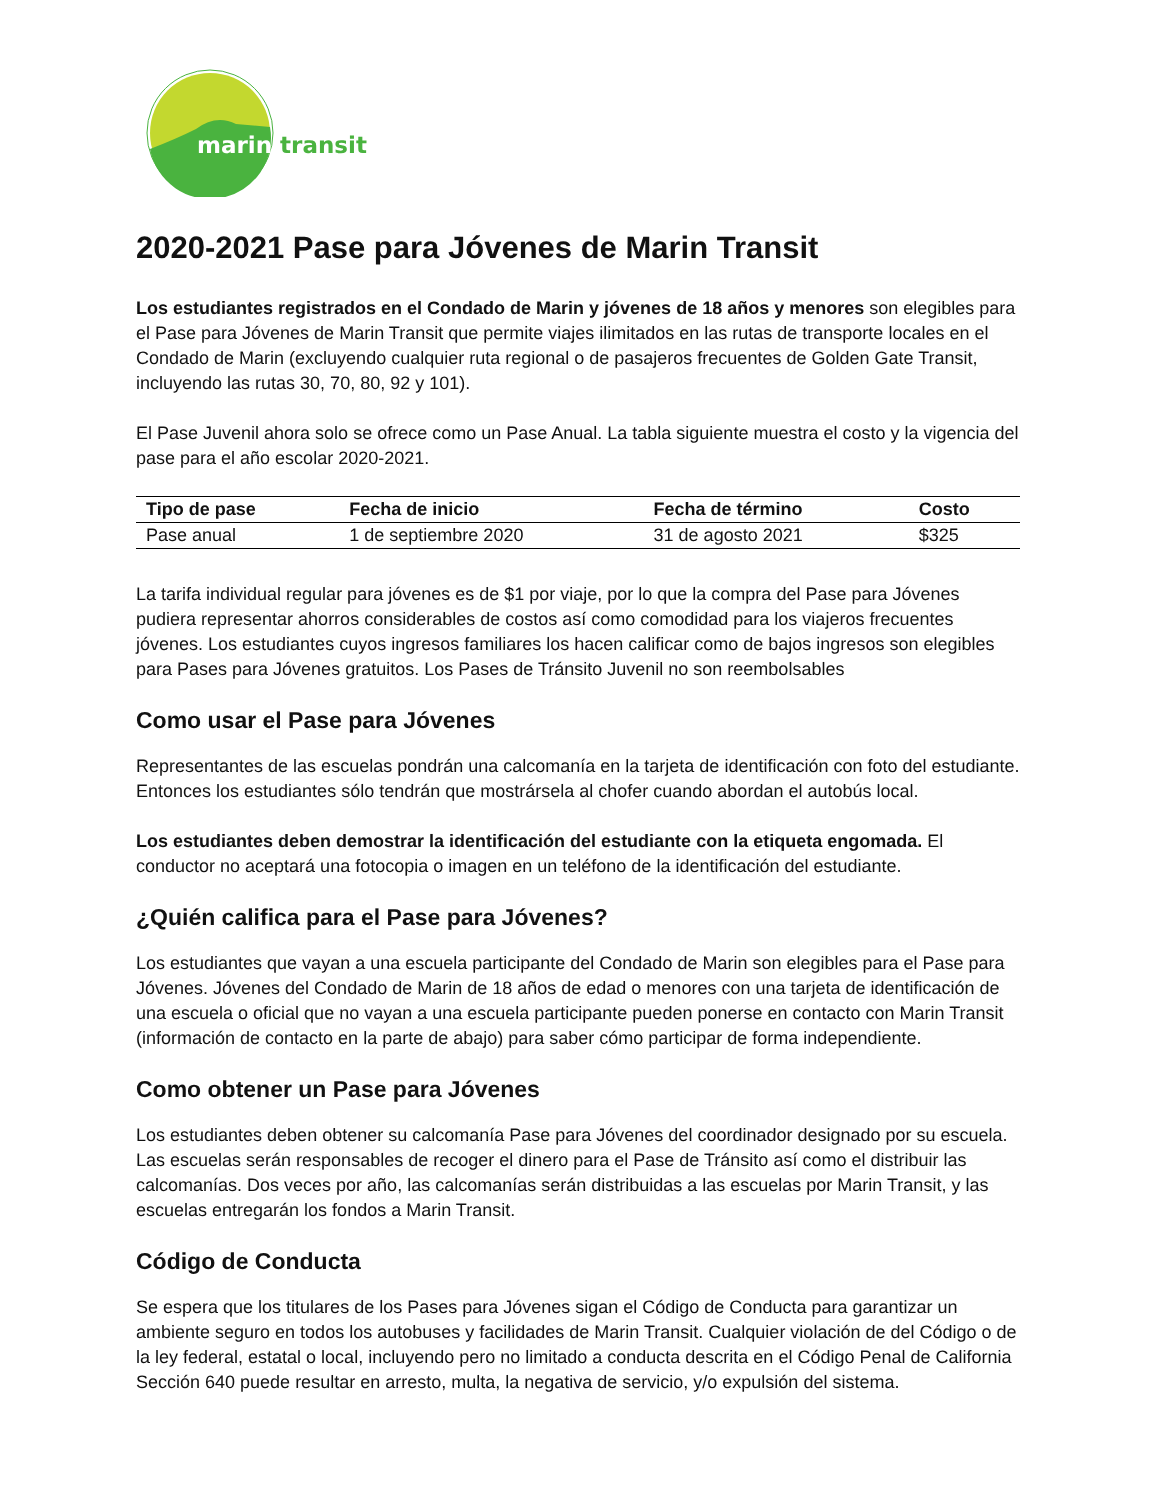marin transit
2020-2021 Pase para Jóvenes de Marin Transit
Los estudiantes registrados en el Condado de Marin y jóvenes de 18 años y menores son elegibles para el Pase para Jóvenes de Marin Transit que permite viajes ilimitados en las rutas de transporte locales en el Condado de Marin (excluyendo cualquier ruta regional o de pasajeros frecuentes de Golden Gate Transit, incluyendo las rutas 30, 70, 80, 92 y 101).
El Pase Juvenil ahora solo se ofrece como un Pase Anual. La tabla siguiente muestra el costo y la vigencia del pase para el año escolar 2020-2021.
| Tipo de pase | Fecha de inicio | Fecha de término | Costo |
| --- | --- | --- | --- |
| Pase anual | 1 de septiembre 2020 | 31 de agosto 2021 | $325 |
La tarifa individual regular para jóvenes es de $1 por viaje, por lo que la compra del Pase para Jóvenes pudiera representar ahorros considerables de costos así como comodidad para los viajeros frecuentes jóvenes. Los estudiantes cuyos ingresos familiares los hacen calificar como de bajos ingresos son elegibles para Pases para Jóvenes gratuitos. Los Pases de Tránsito Juvenil no son reembolsables
Como usar el Pase para Jóvenes
Representantes de las escuelas pondrán una calcomanía en la tarjeta de identificación con foto del estudiante. Entonces los estudiantes sólo tendrán que mostrársela al chofer cuando abordan el autobús local.
Los estudiantes deben demostrar la identificación del estudiante con la etiqueta engomada. El conductor no aceptará una fotocopia o imagen en un teléfono de la identificación del estudiante.
¿Quién califica para el Pase para Jóvenes?
Los estudiantes que vayan a una escuela participante del Condado de Marin son elegibles para el Pase para Jóvenes. Jóvenes del Condado de Marin de 18 años de edad o menores con una tarjeta de identificación de una escuela o oficial que no vayan a una escuela participante pueden ponerse en contacto con Marin Transit (información de contacto en la parte de abajo) para saber cómo participar de forma independiente.
Como obtener un Pase para Jóvenes
Los estudiantes deben obtener su calcomanía Pase para Jóvenes del coordinador designado por su escuela. Las escuelas serán responsables de recoger el dinero para el Pase de Tránsito así como el distribuir las calcomanías. Dos veces por año, las calcomanías serán distribuidas a las escuelas por Marin Transit, y las escuelas entregarán los fondos a Marin Transit.
Código de Conducta
Se espera que los titulares de los Pases para Jóvenes sigan el Código de Conducta para garantizar un ambiente seguro en todos los autobuses y facilidades de Marin Transit. Cualquier violación de del Código o de la ley federal, estatal o local, incluyendo pero no limitado a conducta descrita en el Código Penal de California Sección 640 puede resultar en arresto, multa, la negativa de servicio, y/o expulsión del sistema.